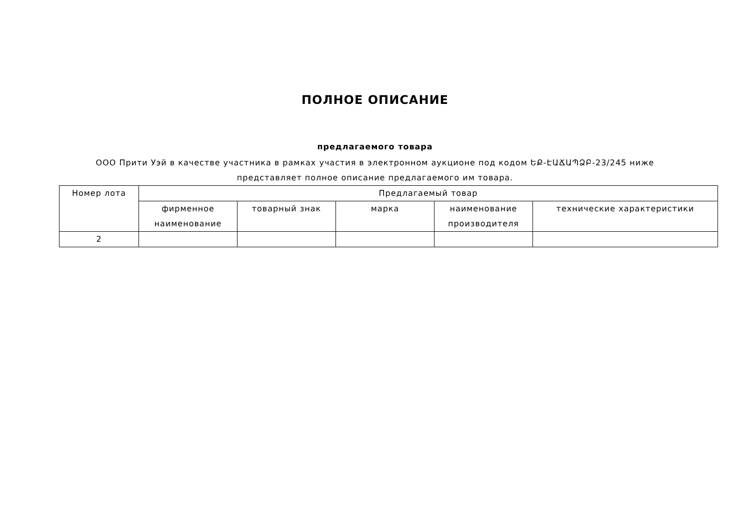ПОЛНОЕ ОПИСАНИЕ
предлагаемого товара
ООО Прити Уэй в качестве участника в рамках участия в электронном аукционе под кодом ԵՔ-ԷԱՃԱՊՁԲ-23/245 ниже представляет полное описание предлагаемого им товара.
| Номер лота | Предлагаемый товар | | | | |
| --- | --- | --- | --- | --- | --- |
| | фирменное наименование | товарный знак | марка | наименование производителя | технические характеристики |
| 2 | | | | | |